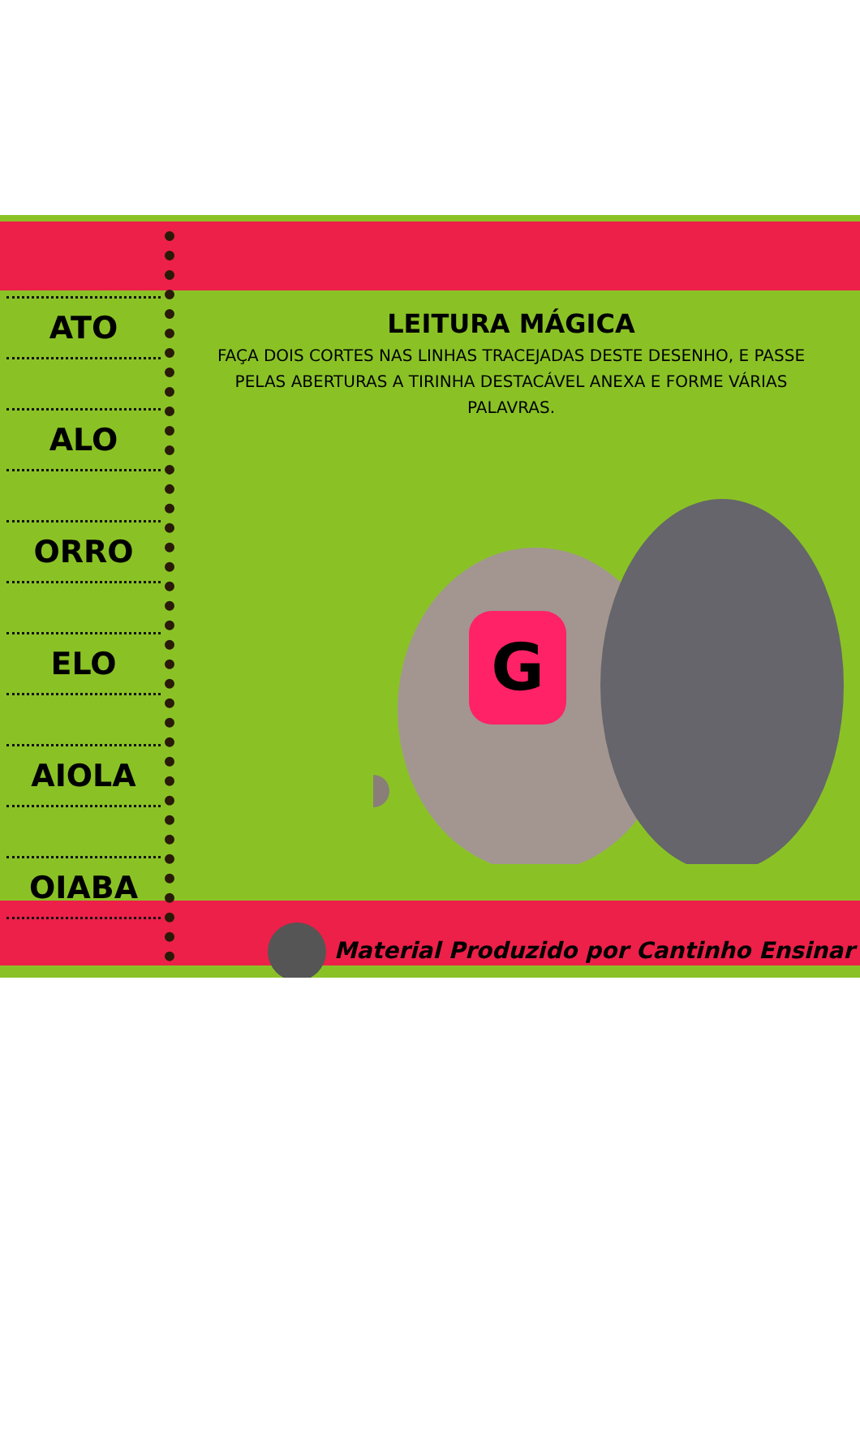ATO
ALO
ORRO
ELO
AIOLA
OIABA
LEITURA MÁGICA
FAÇA DOIS CORTES NAS LINHAS TRACEJADAS DESTE DESENHO, E PASSE PELAS ABERTURAS A TIRINHA DESTACÁVEL ANEXA E FORME VÁRIAS PALAVRAS.
G
Material Produzido por Cantinho Ensinar